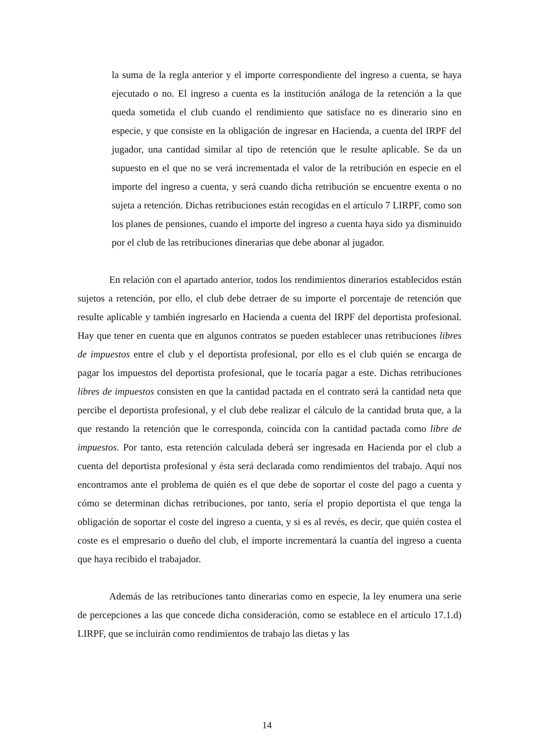la suma de la regla anterior y el importe correspondiente del ingreso a cuenta, se haya ejecutado o no. El ingreso a cuenta es la institución análoga de la retención a la que queda sometida el club cuando el rendimiento que satisface no es dinerario sino en especie, y que consiste en la obligación de ingresar en Hacienda, a cuenta del IRPF del jugador, una cantidad similar al tipo de retención que le resulte aplicable. Se da un supuesto en el que no se verá incrementada el valor de la retribución en especie en el importe del ingreso a cuenta, y será cuando dicha retribución se encuentre exenta o no sujeta a retención. Dichas retribuciones están recogidas en el artículo 7 LIRPF, como son los planes de pensiones, cuando el importe del ingreso a cuenta haya sido ya disminuido por el club de las retribuciones dinerarias que debe abonar al jugador.
En relación con el apartado anterior, todos los rendimientos dinerarios establecidos están sujetos a retención, por ello, el club debe detraer de su importe el porcentaje de retención que resulte aplicable y también ingresarlo en Hacienda a cuenta del IRPF del deportista profesional. Hay que tener en cuenta que en algunos contratos se pueden establecer unas retribuciones libres de impuestos entre el club y el deportista profesional, por ello es el club quién se encarga de pagar los impuestos del deportista profesional, que le tocaría pagar a este. Dichas retribuciones libres de impuestos consisten en que la cantidad pactada en el contrato será la cantidad neta que percibe el deportista profesional, y el club debe realizar el cálculo de la cantidad bruta que, a la que restando la retención que le corresponda, coincida con la cantidad pactada como libre de impuestos. Por tanto, esta retención calculada deberá ser ingresada en Hacienda por el club a cuenta del deportista profesional y ésta será declarada como rendimientos del trabajo. Aquí nos encontramos ante el problema de quién es el que debe de soportar el coste del pago a cuenta y cómo se determinan dichas retribuciones, por tanto, sería el propio deportista el que tenga la obligación de soportar el coste del ingreso a cuenta, y si es al revés, es decir, que quién costea el coste es el empresario o dueño del club, el importe incrementará la cuantía del ingreso a cuenta que haya recibido el trabajador.
Además de las retribuciones tanto dinerarias como en especie, la ley enumera una serie de percepciones a las que concede dicha consideración, como se establece en el artículo 17.1.d) LIRPF, que se incluirán como rendimientos de trabajo las dietas y las
14